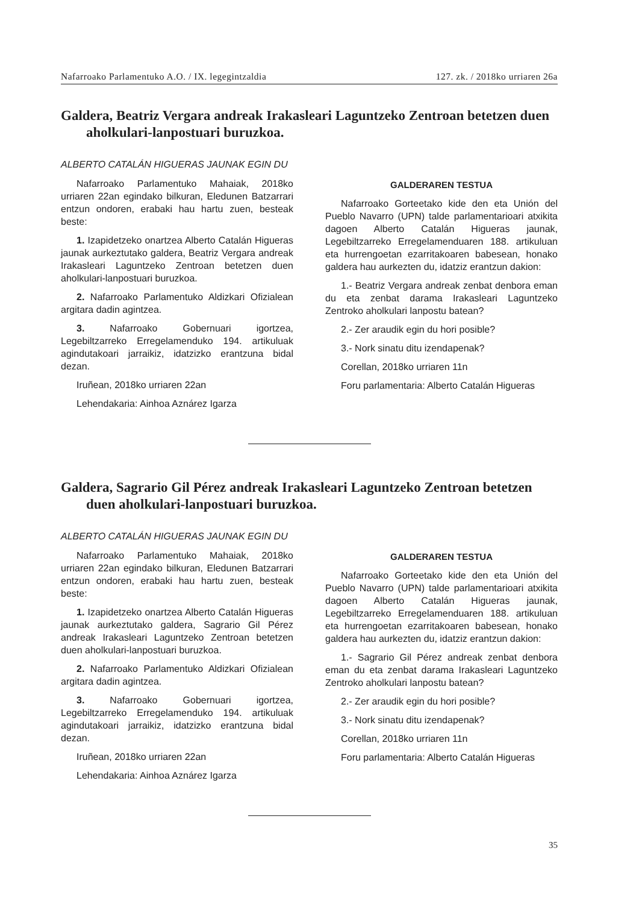Nafarroako Parlamentuko A.O. / IX. legegintzaldia 127. zk. / 2018ko urriaren 26a
Galdera, Beatriz Vergara andreak Irakasleari Laguntzeko Zentroan betetzen duen aholkulari-lanpostuari buruzkoa.
ALBERTO CATALÁN HIGUERAS JAUNAK EGIN DU
Nafarroako Parlamentuko Mahaiak, 2018ko urriaren 22an egindako bilkuran, Eledunen Batzarrari entzun ondoren, erabaki hau hartu zuen, besteak beste:
1. Izapidetzeko onartzea Alberto Catalán Higueras jaunak aurkeztutako galdera, Beatriz Vergara andreak Irakasleari Laguntzeko Zentroan betetzen duen aholkulari-lanpostuari buruzkoa.
2. Nafarroako Parlamentuko Aldizkari Ofizialean argitara dadin agintzea.
3. Nafarroako Gobernuari igortzea, Legebiltzarreko Erregelamenduko 194. artikuluak agindutakoari jarraikiz, idatzizko erantzuna bidal dezan.
Iruñean, 2018ko urriaren 22an
Lehendakaria: Ainhoa Aznárez Igarza
GALDERAREN TESTUA
Nafarroako Gorteetako kide den eta Unión del Pueblo Navarro (UPN) talde parlamentarioari atxikita dagoen Alberto Catalán Higueras jaunak, Legebiltzarreko Erregelamenduaren 188. artikuluan eta hurrengoetan ezarritakoaren babesean, honako galdera hau aurkezten du, idatziz erantzun dakion:
1.- Beatriz Vergara andreak zenbat denbora eman du eta zenbat darama Irakasleari Laguntzeko Zentroko aholkulari lanpostu batean?
2.- Zer araudik egin du hori posible?
3.- Nork sinatu ditu izendapenak?
Corellan, 2018ko urriaren 11n
Foru parlamentaria: Alberto Catalán Higueras
Galdera, Sagrario Gil Pérez andreak Irakasleari Laguntzeko Zentroan betetzen duen aholkulari-lanpostuari buruzkoa.
ALBERTO CATALÁN HIGUERAS JAUNAK EGIN DU
Nafarroako Parlamentuko Mahaiak, 2018ko urriaren 22an egindako bilkuran, Eledunen Batzarrari entzun ondoren, erabaki hau hartu zuen, besteak beste:
1. Izapidetzeko onartzea Alberto Catalán Higueras jaunak aurkeztutako galdera, Sagrario Gil Pérez andreak Irakasleari Laguntzeko Zentroan betetzen duen aholkulari-lanpostuari buruzkoa.
2. Nafarroako Parlamentuko Aldizkari Ofizialean argitara dadin agintzea.
3. Nafarroako Gobernuari igortzea, Legebiltzarreko Erregelamenduko 194. artikuluak agindutakoari jarraikiz, idatzizko erantzuna bidal dezan.
Iruñean, 2018ko urriaren 22an
Lehendakaria: Ainhoa Aznárez Igarza
GALDERAREN TESTUA
Nafarroako Gorteetako kide den eta Unión del Pueblo Navarro (UPN) talde parlamentarioari atxikita dagoen Alberto Catalán Higueras jaunak, Legebiltzarreko Erregelamenduaren 188. artikuluan eta hurrengoetan ezarritakoaren babesean, honako galdera hau aurkezten du, idatziz erantzun dakion:
1.- Sagrario Gil Pérez andreak zenbat denbora eman du eta zenbat darama Irakasleari Laguntzeko Zentroko aholkulari lanpostu batean?
2.- Zer araudik egin du hori posible?
3.- Nork sinatu ditu izendapenak?
Corellan, 2018ko urriaren 11n
Foru parlamentaria: Alberto Catalán Higueras
35